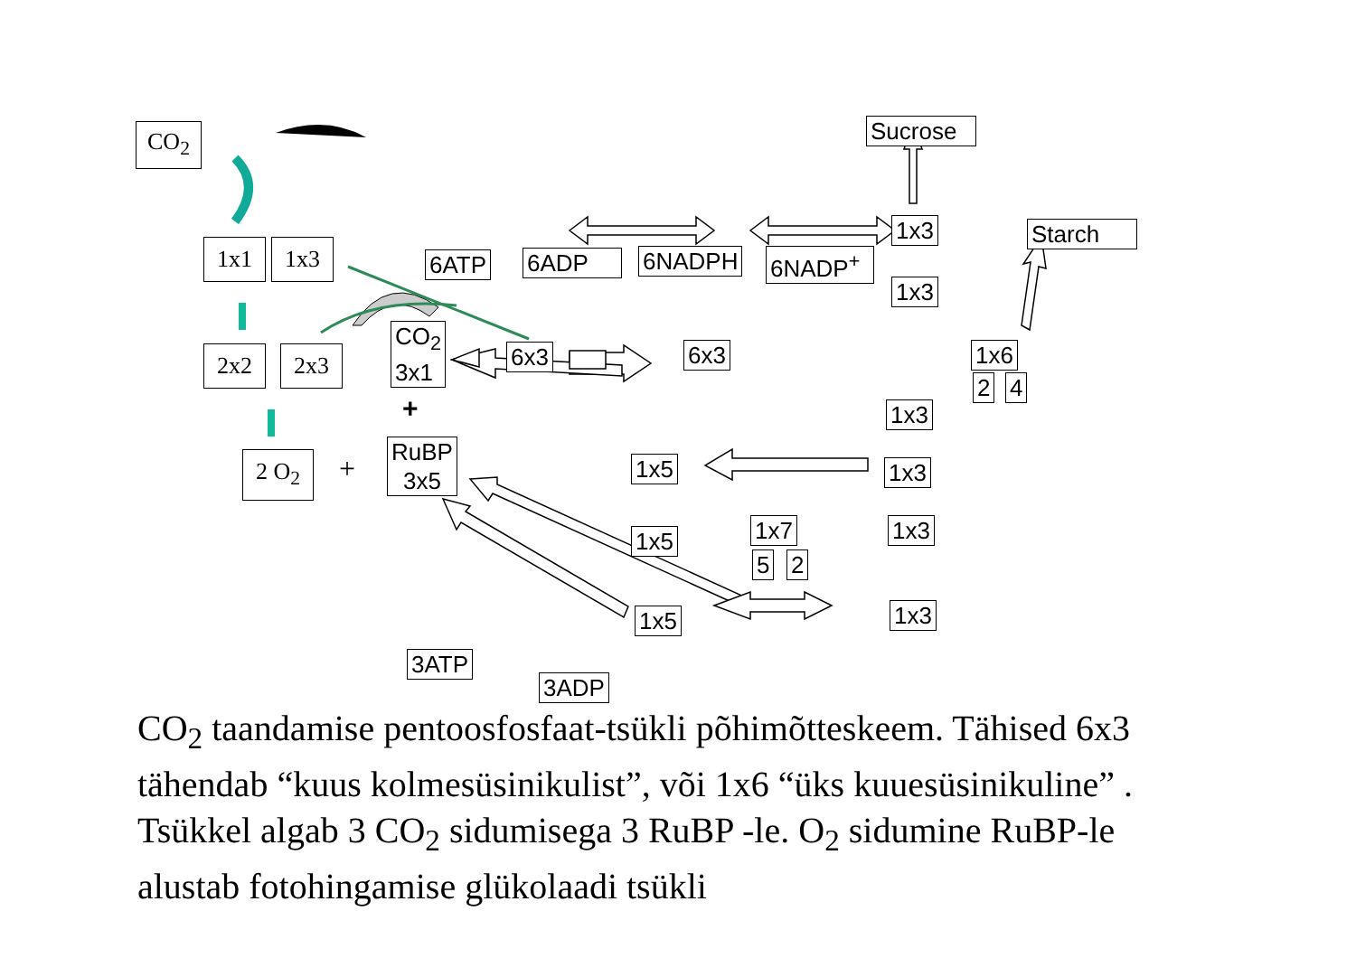CO<sub>2</sub>
1x1 1x3
2x2 2x3
2 O<sub>2</sub> +
CO<sub>2</sub>
3x1
+
RuBP
3x5
6ATP 6ADP 6NADPH 6NADP<sup>+</sup>
6x3 6x3
Sucrose
1x3 Starch
1x3
1x6
2 4
1x3
1x5 1x3
1x5 1x7
5 2
1x3
1x5 1x3
3ATP
3ADP
CO<sub>2</sub> taandamise pentoosfosfaat-tsükli põhimõtteskeem. Tähised 6x3 tähendab “kuus kolmesüsinikulist”, või 1x6 “üks kuuesüsinikuline” . Tsükkel algab 3 CO<sub>2</sub> sidumisega 3 RuBP -le. O<sub>2</sub> sidumine RuBP-le alustab fotohingamise glükolaadi tsükli